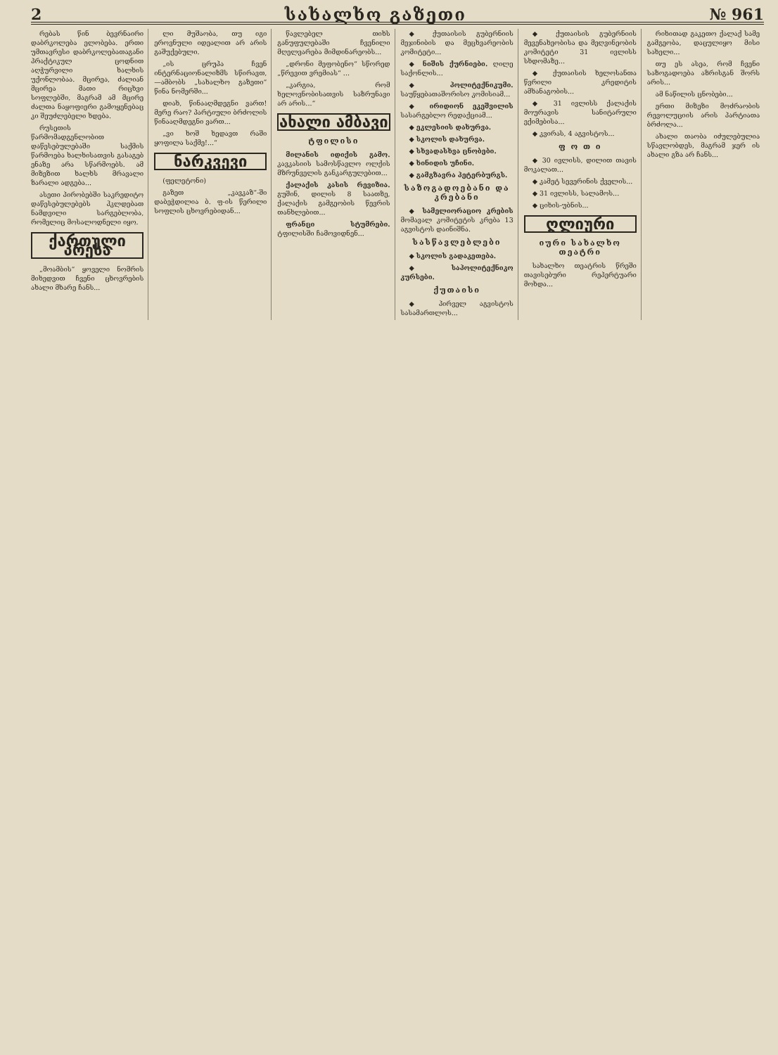2 სახალხო გაზეთი № 961
რებას წინ ბევრნაირი დაბრკოლება ელობება. ერთი უმთავრესი დაბრკოლებათაგანი პრაქტიკულ ცოდნით აღჭურვილი ხალხის უქონლობაა. მცირეა, ძალიან მცირეა მათი რიცხვი სოფლებში, მაგრამ ამ მცირე ძალთა ნაყოფიერი გამოყენებაც კი შეუძლებელი ხდება.
რუსეთის წარმომადგენლობით დაწესებულებაში საქმის წარმოება ხალხისათვის გასაგებ ენაზე არა სწარმოებს. ამ მიზეზით ხალხს მრავალი ზარალი ადგება...
ასეთი პირობებში საკრედიტო დაწესებულებებს ჰკლდებათ ნამდვილი სარგებლობა, რომელიც მოსალოდნელი იყო.
ქართული პრესა
„მოამბის“ ყოველი ნომრის მიხედვით ჩვენი ცხოვრების ახალი მხარე ჩანს...
ლი მუშაობა, თუ იგი ეროვნული იდეალით არ არის გაშუქებული.
„ის ცრუპა ჩვენ ინტერნაციონალიზმს სწირავთ,—ამბობს „სახალხო გაზეთი“ წინა ნომერში...
დიახ, წინააღმდეგნი ვართ! მერე რაო? პარტიული ბრძოლის წინააღმდეგნი ვართ...
„ვი ხოშ ხედავთ რაში ყოფილა საქმე!...“
ნარკვევი
(ფელეტონი)
გაზეთ „კავკაზ“-ში დაბეჭდილია ბ. ფ-ის წერილი სოფლის ცხოვრებიდან...
წავლებელ თიხს განუფულებაში ჩვენილი მღელვარება მიმდინარეობს...
„დრონი მეფობენო“ სწორედ „წრევით ვრემიას“ ...
„კარგია, რომ ხელოვნობისათვის საზრუნავი არ არის...“
ახალი ამბავი
ტფილისი
მილანის იდიქის გამო. კავკასიის სამოსწავლო ოლქის მზრუნველის განკარგულებით...
ქალაქის კასის რევიზია. გუშინ, დილის 8 საათზე, ქალაქის გამგეობის წევრის თანხლებით...
ფრანცი სტუმრები. ტფილისში ჩამოვიდნენ...
◆ ქუთაისის გუბერნიის მეჯინიბის და მეცხვარეობის კომიტეტი...
◆ ნიშის ქურნიები. ღილე საქონლის...
◆ პოლიტექნიკუმი. საუწყებათაშორისო კომისიამ...
◆ ირიდიონ ეკეშვილის სასარგებლო რედაქციამ...
◆ ეკლესიის დახურვა.
◆ სკოლის დახურვა.
◆ სხვადასხვა ცნობები.
◆ ხინიდის უჩინი.
◆ გამგზავრა პეტერბურგს.
საზოგადოებანი და კრებანი
◆ სამელიორაციო კრების მომავალ კომიტეტის კრება 13 აგვისტოს დაინიშნა.
სასწავლებლები
◆ სკოლის გადაკეთება.
◆ საპოლიტექნიკო კურსები.
ქუთაისი
◆ პირველ აგვისტოს სასამართლოს...
◆ ქუთაისის გუბერნიის მევენახეობისა და მეღვინეობის კომიტეტი 31 ივლისს სხდომაზე...
◆ ქუთაისის ხელოსანთა წვრილი კრედიტის ამხანაგობის...
◆ 31 ივლისს ქალაქის მოურავის სანიტარული ექიმებისა...
◆ კვირას, 4 აგვისტოს...
ფ ო თ ი
◆ 30 ივლისს, დილით თავის მოკალათ...
◆ კამეტ სევერინის ქველის...
◆ 31 ივლისს, სალამოს...
◆ ციხის-უბნის...
ღლიური
იური სახალხო თეატრი
სახალხო თეატრის წრეში თავისებური რეპერტუარი მოხდა...
რიხითად გაკეთო ქალაქ სამე გამგეობა, დაცულიყო მისი სახელი...
თუ ეს ასეა, რომ ჩვენი საზოგადოება აზრისგან შორს არის...
ამ ნაწილის ცნობები...
ერთი მიზეზი მოძრაობის რევოლუციის არის პარტიათა ბრძოლა...
ახალი თაობა იძულებულია სწავლობდეს, მაგრამ ჯერ ის ახალი გზა არ ჩანს...